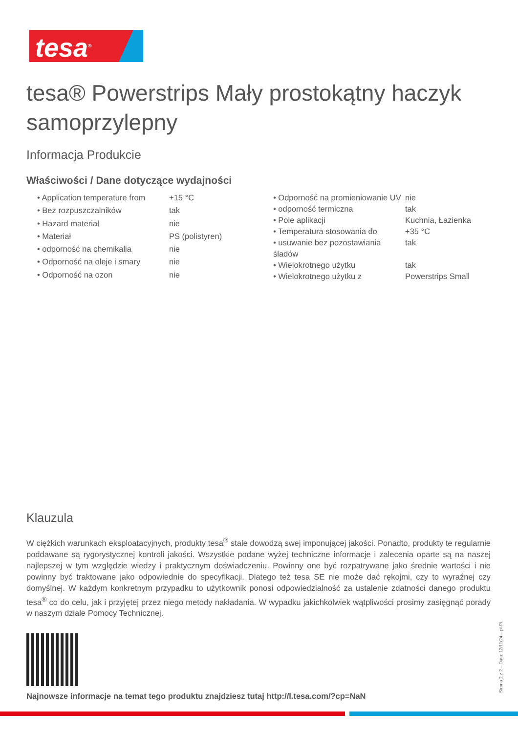tesa<sup>®</sup>
tesa® Powerstrips Mały prostokątny haczyk samoprzylepny
Informacja Produkcie
Właściwości / Dane dotyczące wydajności
| • Application temperature from | +15 °C |
| • Bez rozpuszczalników | tak |
| • Hazard material | nie |
| • Materiał | PS (polistyren) |
| • odporność na chemikalia | nie |
| • Odporność na oleje i smary | nie |
| • Odporność na ozon | nie |
| • Odporność na promieniowanie UV | nie |
| • odporność termiczna | tak |
| • Pole aplikacji | Kuchnia, Łazienka |
| • Temperatura stosowania do | +35 °C |
| • usuwanie bez pozostawiania śladów | tak |
| • Wielokrotnego użytku | tak |
| • Wielokrotnego użytku z | Powerstrips Small |
Klauzula
W ciężkich warunkach eksploatacyjnych, produkty tesa<sup>®</sup> stale dowodzą swej imponującej jakości. Ponadto, produkty te regularnie poddawane są rygorystycznej kontroli jakości. Wszystkie podane wyżej techniczne informacje i zalecenia oparte są na naszej najlepszej w tym względzie wiedzy i praktycznym doświadczeniu. Powinny one być rozpatrywane jako średnie wartości i nie powinny być traktowane jako odpowiednie do specyfikacji. Dlatego też tesa SE nie może dać rękojmi, czy to wyraźnej czy domyślnej. W każdym konkretnym przypadku to użytkownik ponosi odpowiedzialność za ustalenie zdatności danego produktu tesa<sup>®</sup> co do celu, jak i przyjętej przez niego metody nakładania. W wypadku jakichkolwiek wątpliwości prosimy zasięgnąć porady w naszym dziale Pomocy Technicznej.
Najnowsze informacje na temat tego produktu znajdziesz tutaj http://l.tesa.com/?cp=NaN
Strona 2 z 2 – Data: 12/11/24 – pl-PL